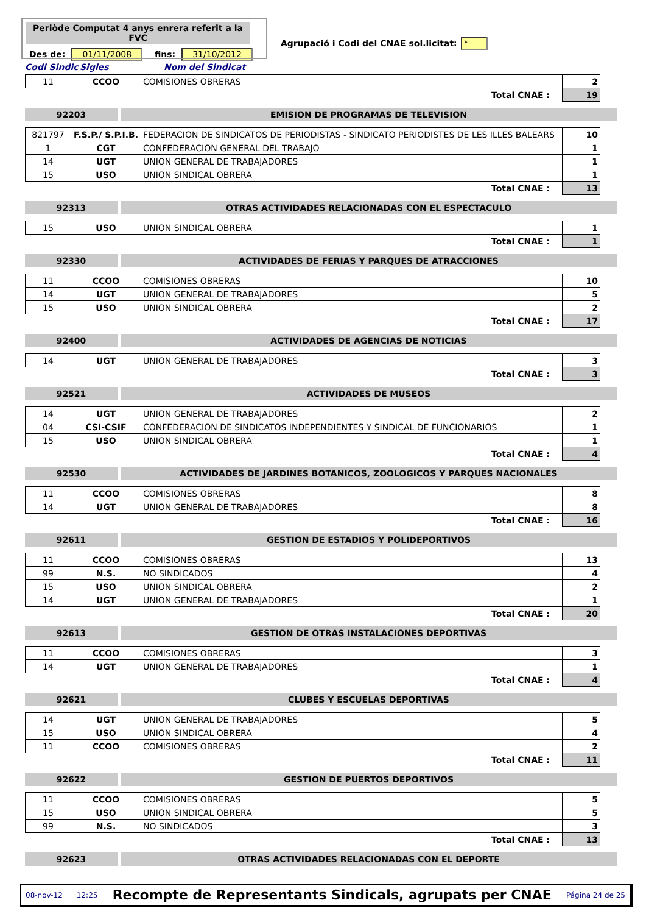Periòde Computat 4 anys enrera referit a la FVC
Des de: 01/11/2008 fins: 31/10/2012
Agrupació i Codi del CNAE sol.licitat: *
Codi Sindic Sigles Nom del Sindicat
| 11 | CCOO | COMISIONES OBRERAS | 2 |
| Total CNAE : | | | 19 |
92203 EMISION DE PROGRAMAS DE TELEVISION
| 821797 | F.S.P./ S.P.I.B. | FEDERACION DE SINDICATOS DE PERIODISTAS - SINDICATO PERIODISTES DE LES ILLES BALEARS | 10 |
| 1 | CGT | CONFEDERACION GENERAL DEL TRABAJO | 1 |
| 14 | UGT | UNION GENERAL DE TRABAJADORES | 1 |
| 15 | USO | UNION SINDICAL OBRERA | 1 |
| Total CNAE : | | | 13 |
92313 OTRAS ACTIVIDADES RELACIONADAS CON EL ESPECTACULO
| 15 | USO | UNION SINDICAL OBRERA | 1 |
| Total CNAE : | | | 1 |
92330 ACTIVIDADES DE FERIAS Y PARQUES DE ATRACCIONES
| 11 | CCOO | COMISIONES OBRERAS | 10 |
| 14 | UGT | UNION GENERAL DE TRABAJADORES | 5 |
| 15 | USO | UNION SINDICAL OBRERA | 2 |
| Total CNAE : | | | 17 |
92400 ACTIVIDADES DE AGENCIAS DE NOTICIAS
| 14 | UGT | UNION GENERAL DE TRABAJADORES | 3 |
| Total CNAE : | | | 3 |
92521 ACTIVIDADES DE MUSEOS
| 14 | UGT | UNION GENERAL DE TRABAJADORES | 2 |
| 04 | CSI-CSIF | CONFEDERACION DE SINDICATOS INDEPENDIENTES Y SINDICAL DE FUNCIONARIOS | 1 |
| 15 | USO | UNION SINDICAL OBRERA | 1 |
| Total CNAE : | | | 4 |
92530 ACTIVIDADES DE JARDINES BOTANICOS, ZOOLOGICOS Y PARQUES NACIONALES
| 11 | CCOO | COMISIONES OBRERAS | 8 |
| 14 | UGT | UNION GENERAL DE TRABAJADORES | 8 |
| Total CNAE : | | | 16 |
92611 GESTION DE ESTADIOS Y POLIDEPORTIVOS
| 11 | CCOO | COMISIONES OBRERAS | 13 |
| 99 | N.S. | NO SINDICADOS | 4 |
| 15 | USO | UNION SINDICAL OBRERA | 2 |
| 14 | UGT | UNION GENERAL DE TRABAJADORES | 1 |
| Total CNAE : | | | 20 |
92613 GESTION DE OTRAS INSTALACIONES DEPORTIVAS
| 11 | CCOO | COMISIONES OBRERAS | 3 |
| 14 | UGT | UNION GENERAL DE TRABAJADORES | 1 |
| Total CNAE : | | | 4 |
92621 CLUBES Y ESCUELAS DEPORTIVAS
| 14 | UGT | UNION GENERAL DE TRABAJADORES | 5 |
| 15 | USO | UNION SINDICAL OBRERA | 4 |
| 11 | CCOO | COMISIONES OBRERAS | 2 |
| Total CNAE : | | | 11 |
92622 GESTION DE PUERTOS DEPORTIVOS
| 11 | CCOO | COMISIONES OBRERAS | 5 |
| 15 | USO | UNION SINDICAL OBRERA | 5 |
| 99 | N.S. | NO SINDICADOS | 3 |
| Total CNAE : | | | 13 |
92623 OTRAS ACTIVIDADES RELACIONADAS CON EL DEPORTE
08-nov-12 12:25 Recompte de Representants Sindicals, agrupats per CNAE Página 24 de 25